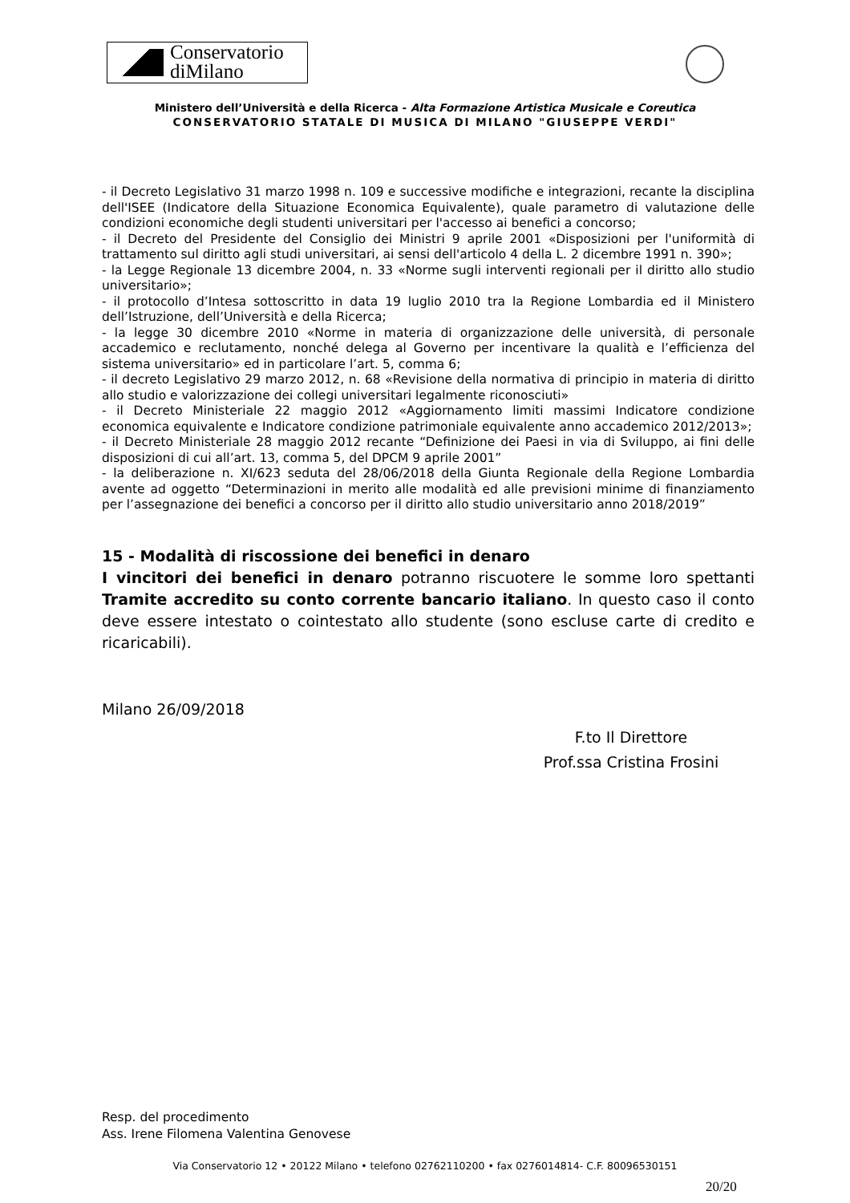Conservatorio
diMilano
Ministero dell’Università e della Ricerca - Alta Formazione Artistica Musicale e Coreutica
CONSERVATORIO STATALE DI MUSICA DI MILANO "GIUSEPPE VERDI"
- il Decreto Legislativo 31 marzo 1998 n. 109 e successive modifiche e integrazioni, recante la disciplina dell'ISEE (Indicatore della Situazione Economica Equivalente), quale parametro di valutazione delle condizioni economiche degli studenti universitari per l'accesso ai benefici a concorso;
- il Decreto del Presidente del Consiglio dei Ministri 9 aprile 2001 «Disposizioni per l'uniformità di trattamento sul diritto agli studi universitari, ai sensi dell'articolo 4 della L. 2 dicembre 1991 n. 390»;
- la Legge Regionale 13 dicembre 2004, n. 33 «Norme sugli interventi regionali per il diritto allo studio universitario»;
- il protocollo d’Intesa sottoscritto in data 19 luglio 2010 tra la Regione Lombardia ed il Ministero dell’Istruzione, dell’Università e della Ricerca;
- la legge 30 dicembre 2010 «Norme in materia di organizzazione delle università, di personale accademico e reclutamento, nonché delega al Governo per incentivare la qualità e l’efficienza del sistema universitario» ed in particolare l’art. 5, comma 6;
- il decreto Legislativo 29 marzo 2012, n. 68 «Revisione della normativa di principio in materia di diritto allo studio e valorizzazione dei collegi universitari legalmente riconosciuti»
- il Decreto Ministeriale 22 maggio 2012 «Aggiornamento limiti massimi Indicatore condizione economica equivalente e Indicatore condizione patrimoniale equivalente anno accademico 2012/2013»;
- il Decreto Ministeriale 28 maggio 2012 recante “Definizione dei Paesi in via di Sviluppo, ai fini delle disposizioni di cui all’art. 13, comma 5, del DPCM 9 aprile 2001”
- la deliberazione n. XI/623 seduta del 28/06/2018 della Giunta Regionale della Regione Lombardia avente ad oggetto “Determinazioni in merito alle modalità ed alle previsioni minime di finanziamento per l’assegnazione dei benefici a concorso per il diritto allo studio universitario anno 2018/2019”
15 - Modalità di riscossione dei benefici in denaro
I vincitori dei benefici in denaro potranno riscuotere le somme loro spettanti Tramite accredito su conto corrente bancario italiano. In questo caso il conto deve essere intestato o cointestato allo studente (sono escluse carte di credito e ricaricabili).
Milano 26/09/2018
F.to Il Direttore
Prof.ssa Cristina Frosini
Resp. del procedimento
Ass. Irene Filomena Valentina Genovese
Via Conservatorio 12 • 20122 Milano • telefono 02762110200 • fax 0276014814- C.F. 80096530151
20/20